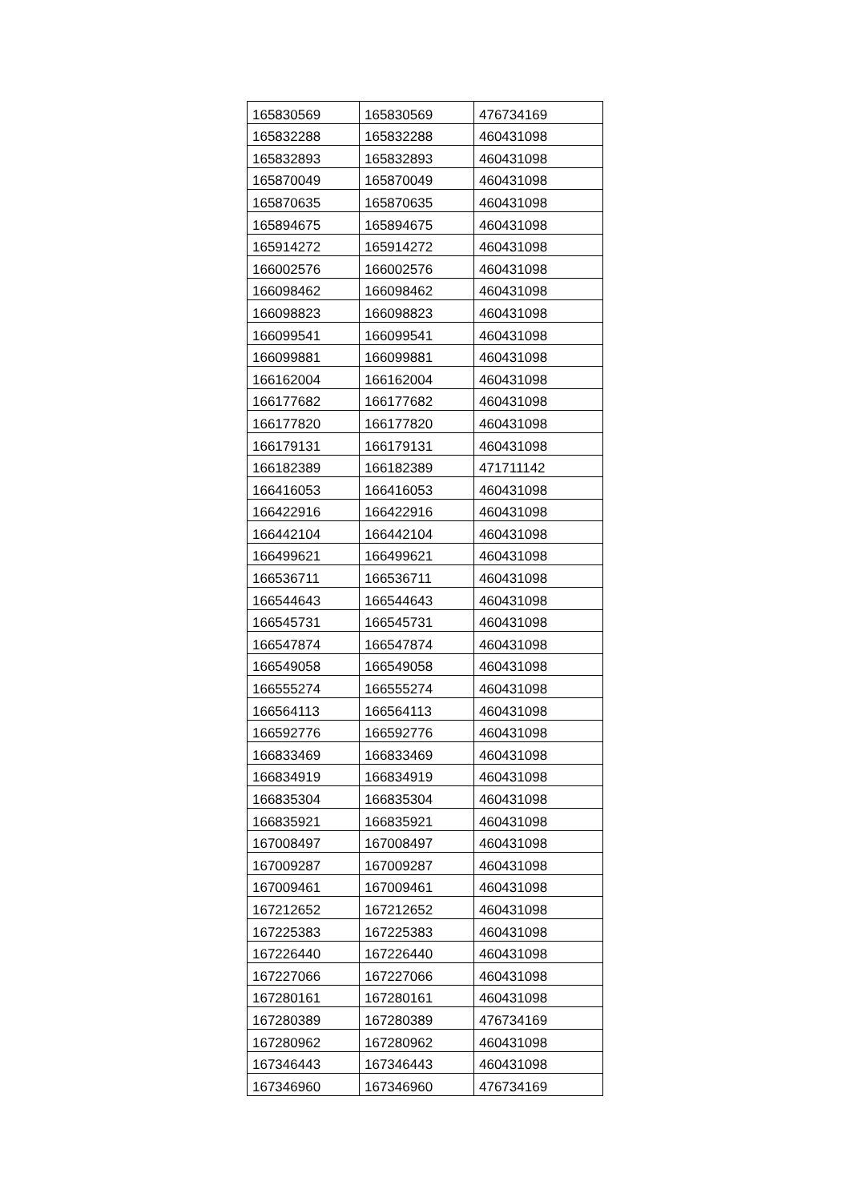| 165830569 | 165830569 | 476734169 |
| 165832288 | 165832288 | 460431098 |
| 165832893 | 165832893 | 460431098 |
| 165870049 | 165870049 | 460431098 |
| 165870635 | 165870635 | 460431098 |
| 165894675 | 165894675 | 460431098 |
| 165914272 | 165914272 | 460431098 |
| 166002576 | 166002576 | 460431098 |
| 166098462 | 166098462 | 460431098 |
| 166098823 | 166098823 | 460431098 |
| 166099541 | 166099541 | 460431098 |
| 166099881 | 166099881 | 460431098 |
| 166162004 | 166162004 | 460431098 |
| 166177682 | 166177682 | 460431098 |
| 166177820 | 166177820 | 460431098 |
| 166179131 | 166179131 | 460431098 |
| 166182389 | 166182389 | 471711142 |
| 166416053 | 166416053 | 460431098 |
| 166422916 | 166422916 | 460431098 |
| 166442104 | 166442104 | 460431098 |
| 166499621 | 166499621 | 460431098 |
| 166536711 | 166536711 | 460431098 |
| 166544643 | 166544643 | 460431098 |
| 166545731 | 166545731 | 460431098 |
| 166547874 | 166547874 | 460431098 |
| 166549058 | 166549058 | 460431098 |
| 166555274 | 166555274 | 460431098 |
| 166564113 | 166564113 | 460431098 |
| 166592776 | 166592776 | 460431098 |
| 166833469 | 166833469 | 460431098 |
| 166834919 | 166834919 | 460431098 |
| 166835304 | 166835304 | 460431098 |
| 166835921 | 166835921 | 460431098 |
| 167008497 | 167008497 | 460431098 |
| 167009287 | 167009287 | 460431098 |
| 167009461 | 167009461 | 460431098 |
| 167212652 | 167212652 | 460431098 |
| 167225383 | 167225383 | 460431098 |
| 167226440 | 167226440 | 460431098 |
| 167227066 | 167227066 | 460431098 |
| 167280161 | 167280161 | 460431098 |
| 167280389 | 167280389 | 476734169 |
| 167280962 | 167280962 | 460431098 |
| 167346443 | 167346443 | 460431098 |
| 167346960 | 167346960 | 476734169 |